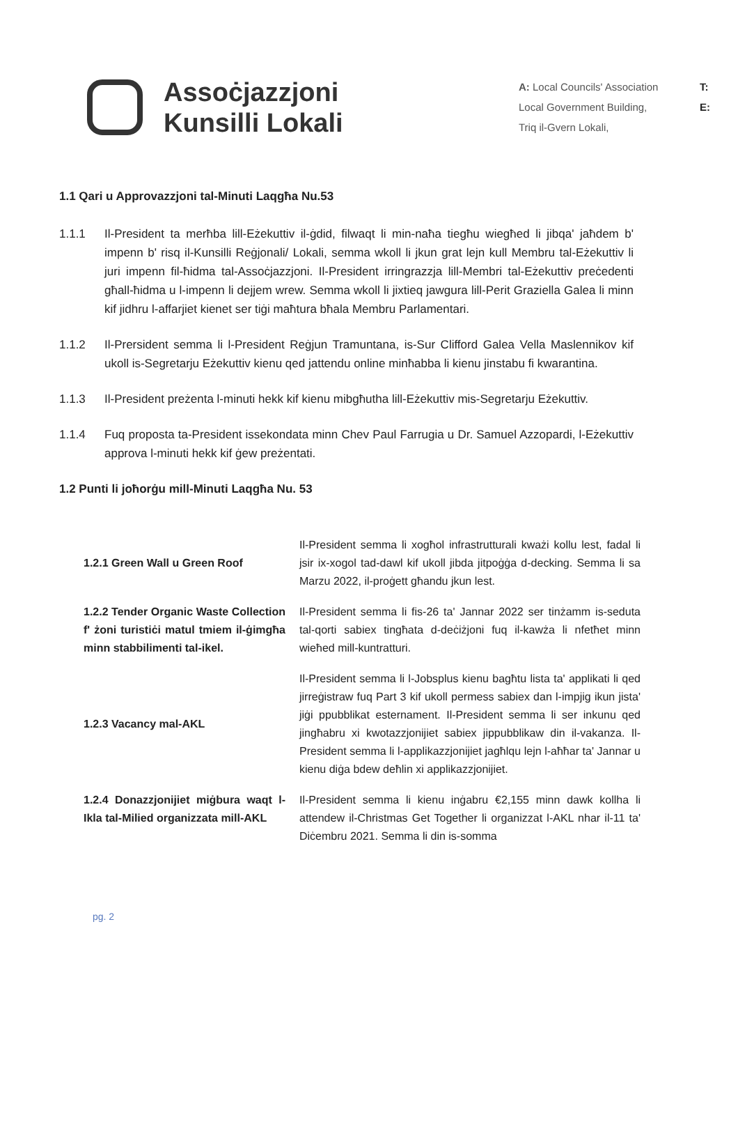Assoċjazzjoni
Kunsilli Lokali
A: Local Councils' Association
Local Government Building,
Triq il-Gvern Lokali,
T:
E:
1.1 Qari u Approvazzjoni tal-Minuti Laqgħa Nu.53
1.1.1 Il-President ta merħba lill-Eżekuttiv il-ġdid, filwaqt li min-naħa tiegħu wiegħed li jibqa' jaħdem b' impenn b' risq il-Kunsilli Reġjonali/ Lokali, semma wkoll li jkun grat lejn kull Membru tal-Eżekuttiv li juri impenn fil-ħidma tal-Assoċjazzjoni. Il-President irringrazzja lill-Membri tal-Eżekuttiv preċedenti għall-ħidma u l-impenn li dejjem wrew. Semma wkoll li jixtieq jawgura lill-Perit Graziella Galea li minn kif jidhru l-affarjiet kienet ser tiġi maħtura bħala Membru Parlamentari.
1.1.2 Il-Prersident semma li l-President Reġjun Tramuntana, is-Sur Clifford Galea Vella Maslennikov kif ukoll is-Segretarju Eżekuttiv kienu qed jattendu online minħabba li kienu jinstabu fi kwarantina.
1.1.3 Il-President preżenta l-minuti hekk kif kienu mibgħutha lill-Eżekuttiv mis-Segretarju Eżekuttiv.
1.1.4 Fuq proposta ta-President issekondata minn Chev Paul Farrugia u Dr. Samuel Azzopardi, l-Eżekuttiv approva l-minuti hekk kif ġew preżentati.
1.2 Punti li joħorġu mill-Minuti Laqgħa Nu. 53
| 1.2.1 Green Wall u Green Roof | Il-President semma li xogħol infrastrutturali kważi kollu lest, fadal li jsir ix-xogol tad-dawl kif ukoll jibda jitpoġġa d-decking. Semma li sa Marzu 2022, il-proġett għandu jkun lest. |
| 1.2.2 Tender Organic Waste Collection f' żoni turistiċi matul tmiem il-ġimgħa minn stabbilimenti tal-ikel. | Il-President semma li fis-26 ta' Jannar 2022 ser tinżamm is-seduta tal-qorti sabiex tingħata d-deċiżjoni fuq il-kawża li nfetħet minn wieħed mill-kuntratturi. |
| 1.2.3 Vacancy mal-AKL | Il-President semma li l-Jobsplus kienu bagħtu lista ta' applikati li qed jirreġistraw fuq Part 3 kif ukoll permess sabiex dan l-impjig ikun jista' jiġi ppubblikat esternament. Il-President semma li ser inkunu qed jingħabru xi kwotazzjonijiet sabiex jippubblikaw din il-vakanza. Il-President semma li l-applikazzjonijiet jagħlqu lejn l-aħħar ta' Jannar u kienu diġa bdew deħlin xi applikazzjonijiet. |
| 1.2.4 Donazzjonijiet miġbura waqt l-Ikla tal-Milied organizzata mill-AKL | Il-President semma li kienu inġabru €2,155 minn dawk kollha li attendew il-Christmas Get Together li organizzat l-AKL nhar il-11 ta' Diċembru 2021. Semma li din is-somma |
pg. 2